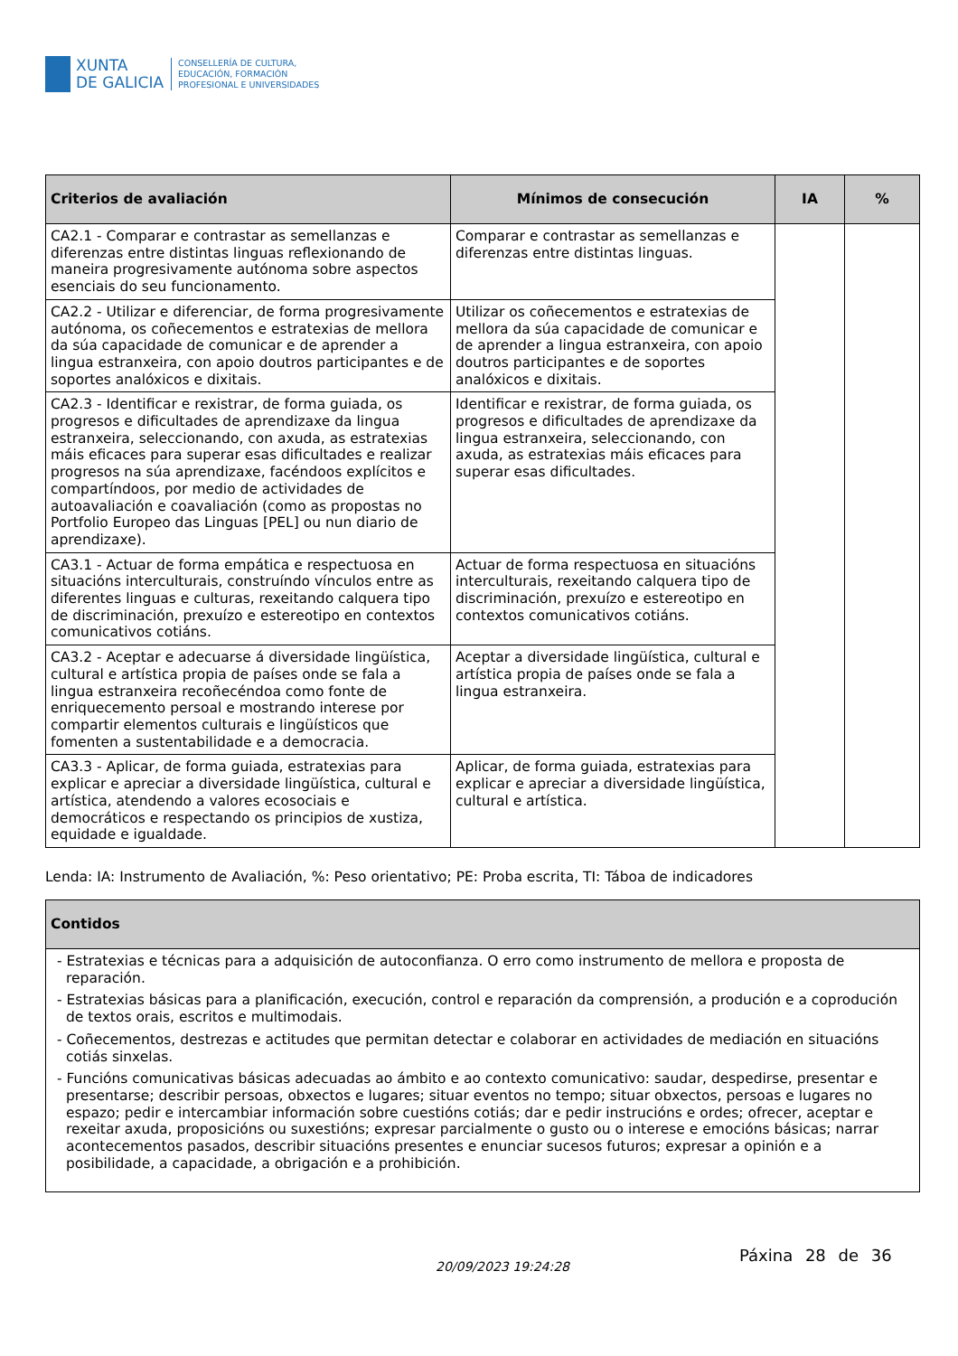XUNTA
DE GALICIA
CONSELLERÍA DE CULTURA,
EDUCACIÓN, FORMACIÓN
PROFESIONAL E UNIVERSIDADES
| Criterios de avaliación | Mínimos de consecución | IA | % |
| --- | --- | --- | --- |
| CA2.1 - Comparar e contrastar as semellanzas e diferenzas entre distintas linguas reflexionando de maneira progresivamente autónoma sobre aspectos esenciais do seu funcionamento. | Comparar e contrastar as semellanzas e diferenzas entre distintas linguas. | | |
| CA2.2 - Utilizar e diferenciar, de forma progresivamente autónoma, os coñecementos e estratexias de mellora da súa capacidade de comunicar e de aprender a lingua estranxeira, con apoio doutros participantes e de soportes analóxicos e dixitais. | Utilizar os coñecementos e estratexias de mellora da súa capacidade de comunicar e de aprender a lingua estranxeira, con apoio doutros participantes e de soportes analóxicos e dixitais. | | |
| CA2.3 - Identificar e rexistrar, de forma guiada, os progresos e dificultades de aprendizaxe da lingua estranxeira, seleccionando, con axuda, as estratexias máis eficaces para superar esas dificultades e realizar progresos na súa aprendizaxe, facéndoos explícitos e compartíndoos, por medio de actividades de autoavaliación e coavaliación (como as propostas no Portfolio Europeo das Linguas [PEL] ou nun diario de aprendizaxe). | Identificar e rexistrar, de forma guiada, os progresos e dificultades de aprendizaxe da lingua estranxeira, seleccionando, con axuda, as estratexias máis eficaces para superar esas dificultades. | | |
| CA3.1 - Actuar de forma empática e respectuosa en situacións interculturais, construíndo vínculos entre as diferentes linguas e culturas, rexeitando calquera tipo de discriminación, prexuízo e estereotipo en contextos comunicativos cotiáns. | Actuar de forma respectuosa en situacións interculturais, rexeitando calquera tipo de discriminación, prexuízo e estereotipo en contextos comunicativos cotiáns. | | |
| CA3.2 - Aceptar e adecuarse á diversidade lingüística, cultural e artística propia de países onde se fala a lingua estranxeira recoñecéndoa como fonte de enriquecemento persoal e mostrando interese por compartir elementos culturais e lingüísticos que fomenten a sustentabilidade e a democracia. | Aceptar a diversidade lingüística, cultural e artística propia de países onde se fala a lingua estranxeira. | | |
| CA3.3 - Aplicar, de forma guiada, estratexias para explicar e apreciar a diversidade lingüística, cultural e artística, atendendo a valores ecosociais e democráticos e respectando os principios de xustiza, equidade e igualdade. | Aplicar, de forma guiada, estratexias para explicar e apreciar a diversidade lingüística, cultural e artística. | | |
Lenda: IA: Instrumento de Avaliación, %: Peso orientativo; PE: Proba escrita, TI: Táboa de indicadores
| Contidos |
| --- |
| - Estratexias e técnicas para a adquisición de autoconfianza. O erro como instrumento de mellora e proposta de reparación. - Estratexias básicas para a planificación, execución, control e reparación da comprensión, a produción e a coprodución de textos orais, escritos e multimodais. - Coñecementos, destrezas e actitudes que permitan detectar e colaborar en actividades de mediación en situacións cotiás sinxelas. - Funcións comunicativas básicas adecuadas ao ámbito e ao contexto comunicativo: saudar, despedirse, presentar e presentarse; describir persoas, obxectos e lugares; situar eventos no tempo; situar obxectos, persoas e lugares no espazo; pedir e intercambiar información sobre cuestións cotiás; dar e pedir instrucións e ordes; ofrecer, aceptar e rexeitar axuda, proposicións ou suxestións; expresar parcialmente o gusto ou o interese e emocións básicas; narrar acontecementos pasados, describir situacións presentes e enunciar sucesos futuros; expresar a opinión e a posibilidade, a capacidade, a obrigación e a prohibición. |
20/09/2023 19:24:28
Páxina 28 de 36